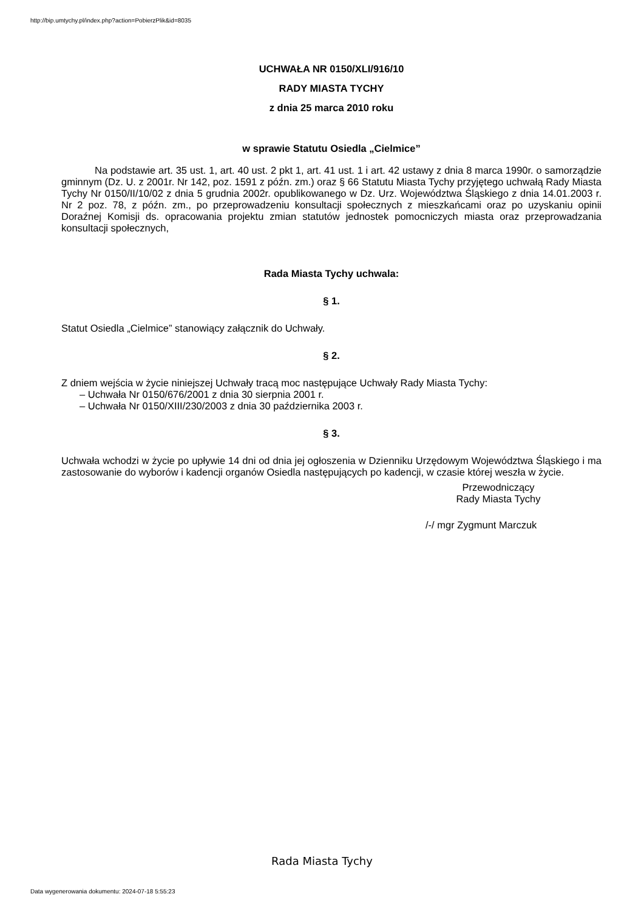http://bip.umtychy.pl/index.php?action=PobierzPlik&id=8035
UCHWAŁA NR 0150/XLI/916/10
RADY MIASTA TYCHY
z dnia 25 marca 2010 roku
w sprawie Statutu Osiedla „Cielmice”
Na podstawie art. 35 ust. 1, art. 40 ust. 2 pkt 1, art. 41 ust. 1 i art. 42 ustawy z dnia 8 marca 1990r. o samorządzie gminnym (Dz. U. z 2001r. Nr 142, poz. 1591 z późn. zm.) oraz § 66 Statutu Miasta Tychy przyjętego uchwałą Rady Miasta Tychy Nr 0150/II/10/02 z dnia 5 grudnia 2002r. opublikowanego w Dz. Urz. Województwa Śląskiego z dnia 14.01.2003 r. Nr 2 poz. 78, z późn. zm., po przeprowadzeniu konsultacji społecznych z mieszkańcami oraz po uzyskaniu opinii Doraźnej Komisji ds. opracowania projektu zmian statutów jednostek pomocniczych miasta oraz przeprowadzania konsultacji społecznych,
Rada Miasta Tychy uchwala:
§ 1.
Statut Osiedla „Cielmice” stanowiący załącznik do Uchwały.
§ 2.
Z dniem wejścia w życie niniejszej Uchwały tracą moc następujące Uchwały Rady Miasta Tychy:
– Uchwała Nr 0150/676/2001 z dnia 30 sierpnia 2001 r.
– Uchwała Nr 0150/XIII/230/2003 z dnia 30 października 2003 r.
§ 3.
Uchwała wchodzi w życie po upływie 14 dni od dnia jej ogłoszenia w Dzienniku Urzędowym Województwa Śląskiego i ma zastosowanie do wyborów i kadencji organów Osiedla następujących po kadencji, w czasie której weszła w życie.
Przewodniczący
Rady Miasta Tychy
/-/ mgr Zygmunt Marczuk
Rada Miasta Tychy
Data wygenerowania dokumentu: 2024-07-18 5:55:23